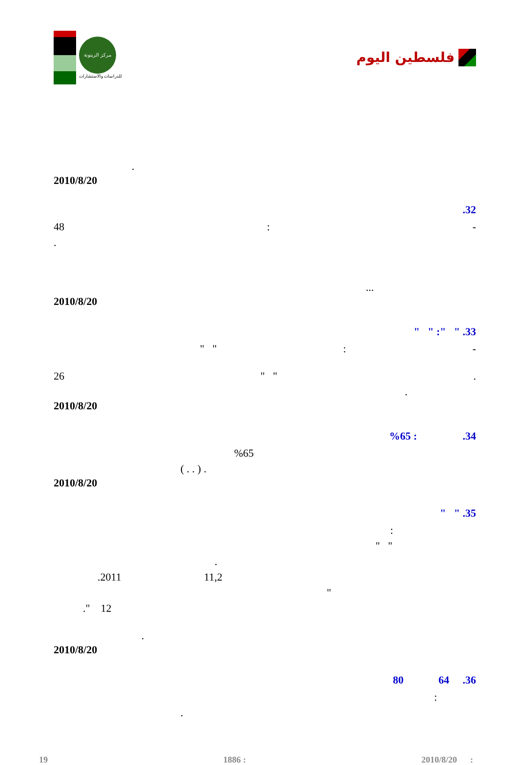مركز الزيتونة
للدراسات والاستشارات
فلسطين اليوم
.
2010/8/20
.32
48: -
.
...
2010/8/20
" " :" " .33
" ": -
26 " ".
.
2010/8/20
%65 : .34
%65
( . . ) .
2010/8/20
" " .35
:
" "
.
.2011 11,2
"
." 12
.
2010/8/20
80 64 .36
:
.
19 1886 : 2010/8/20 :